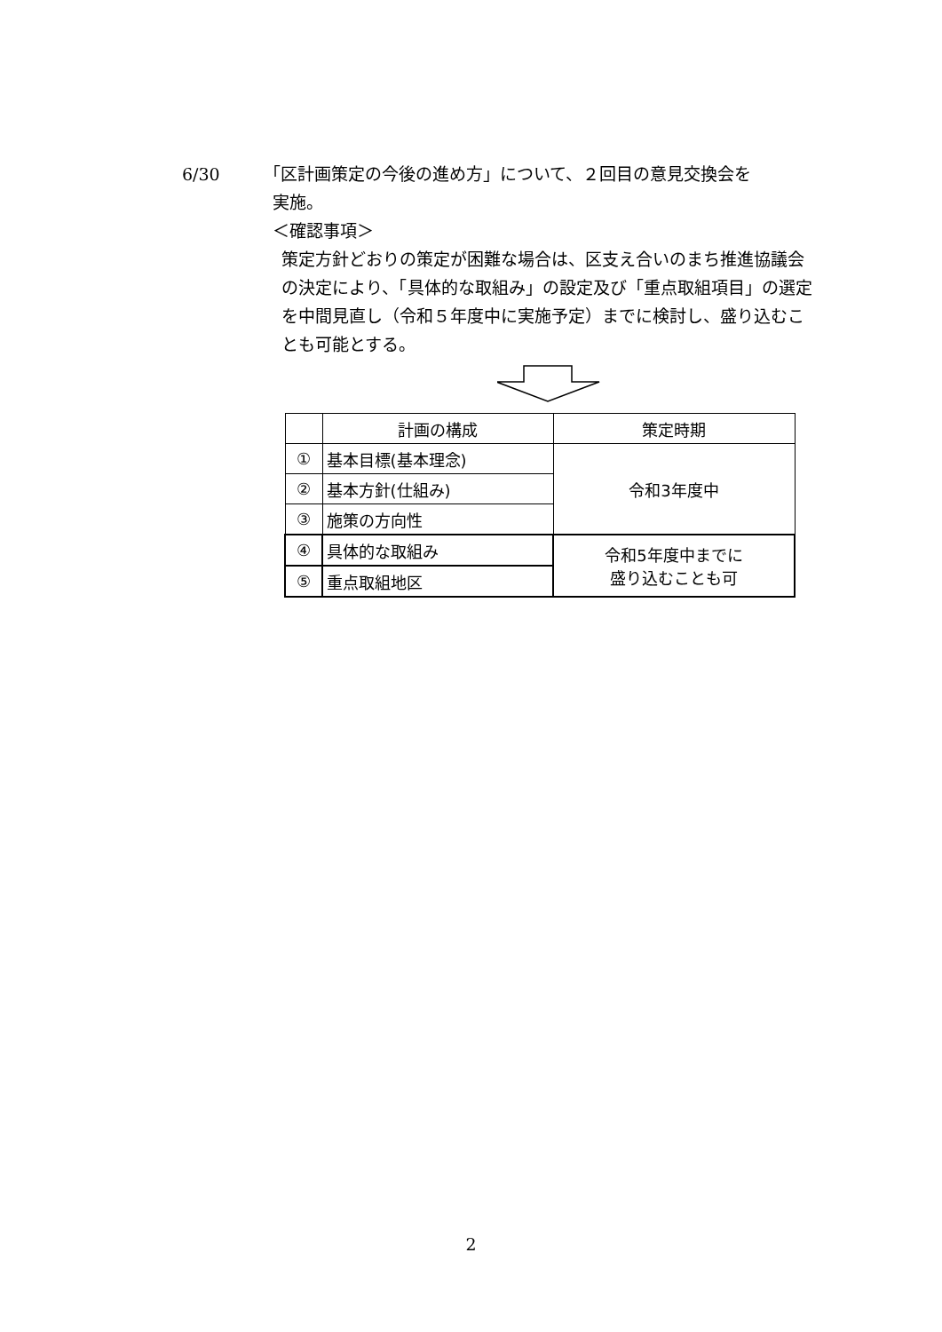6/30 「区計画策定の今後の進め方」について、２回目の意見交換会を
実施。
＜確認事項＞
策定方針どおりの策定が困難な場合は、区支え合いのまち推進協議会の決定により、「具体的な取組み」の設定及び「重点取組項目」の選定を中間見直し（令和５年度中に実施予定）までに検討し、盛り込むことも可能とする。
| | 計画の構成 | 策定時期 |
| --- | --- | --- |
| ① | 基本目標(基本理念) | 令和3年度中 |
| ② | 基本方針(仕組み) | |
| ③ | 施策の方向性 | |
| ④ | 具体的な取組み | 令和5年度中までに 盛り込むことも可 |
| ⑤ | 重点取組地区 | |
2